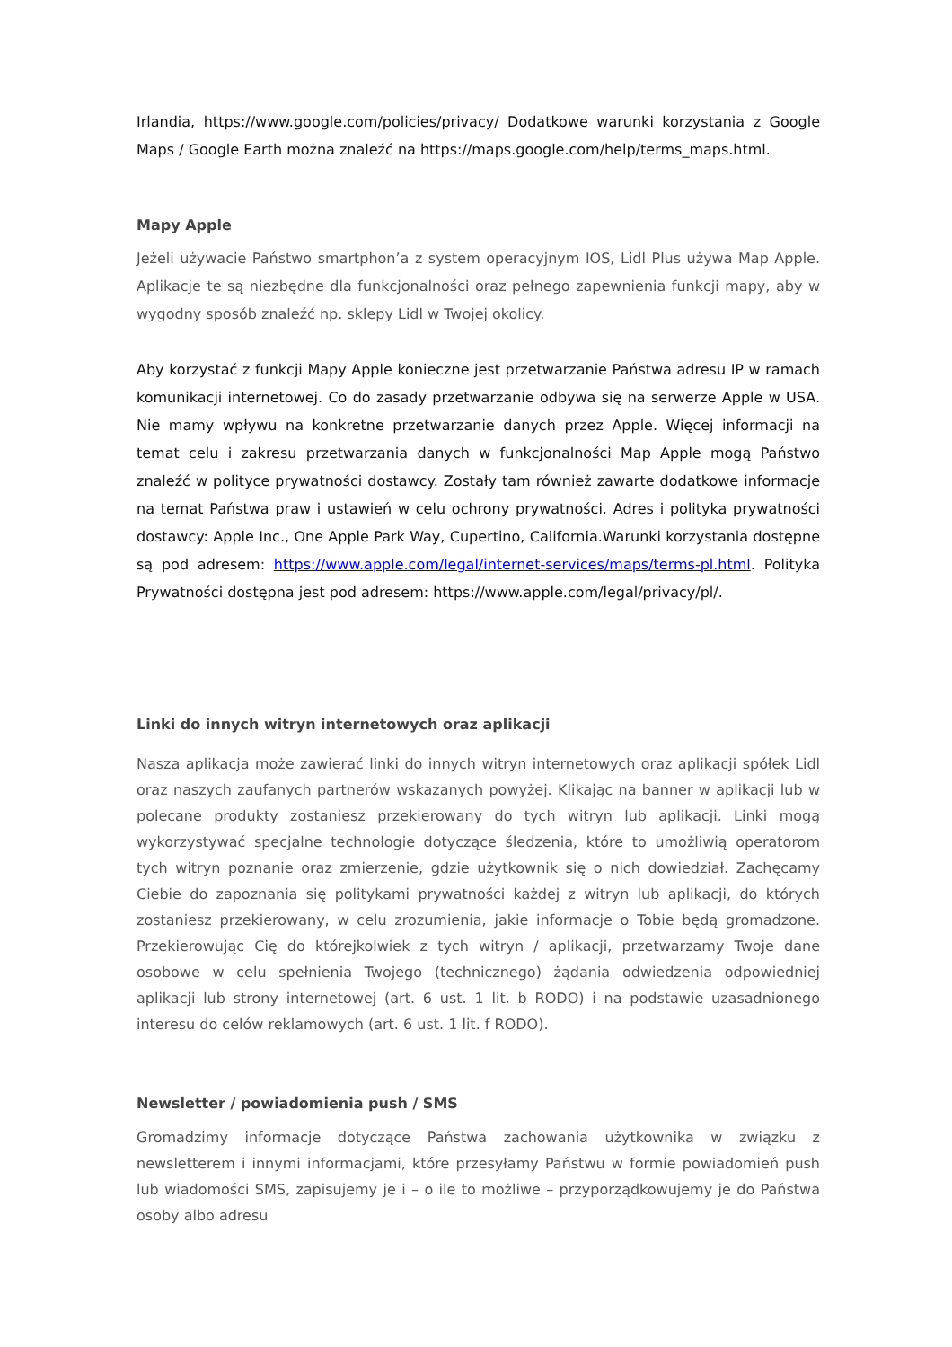Irlandia, https://www.google.com/policies/privacy/ Dodatkowe warunki korzystania z Google Maps / Google Earth można znaleźć na https://maps.google.com/help/terms_maps.html.
Mapy Apple
Jeżeli używacie Państwo smartphon’a z system operacyjnym IOS, Lidl Plus używa Map Apple. Aplikacje te są niezbędne dla funkcjonalności oraz pełnego zapewnienia funkcji mapy, aby w wygodny sposób znaleźć np. sklepy Lidl w Twojej okolicy.
Aby korzystać z funkcji Mapy Apple konieczne jest przetwarzanie Państwa adresu IP w ramach komunikacji internetowej. Co do zasady przetwarzanie odbywa się na serwerze Apple w USA. Nie mamy wpływu na konkretne przetwarzanie danych przez Apple. Więcej informacji na temat celu i zakresu przetwarzania danych w funkcjonalności Map Apple mogą Państwo znaleźć w polityce prywatności dostawcy. Zostały tam również zawarte dodatkowe informacje na temat Państwa praw i ustawień w celu ochrony prywatności. Adres i polityka prywatności dostawcy: Apple Inc., One Apple Park Way, Cupertino, California.Warunki korzystania dostępne są pod adresem: https://www.apple.com/legal/internet-services/maps/terms-pl.html. Polityka Prywatności dostępna jest pod adresem: https://www.apple.com/legal/privacy/pl/.
Linki do innych witryn internetowych oraz aplikacji
Nasza aplikacja może zawierać linki do innych witryn internetowych oraz aplikacji spółek Lidl oraz naszych zaufanych partnerów wskazanych powyżej. Klikając na banner w aplikacji lub w polecane produkty zostaniesz przekierowany do tych witryn lub aplikacji. Linki mogą wykorzystywać specjalne technologie dotyczące śledzenia, które to umożliwią operatorom tych witryn poznanie oraz zmierzenie, gdzie użytkownik się o nich dowiedział. Zachęcamy Ciebie do zapoznania się politykami prywatności każdej z witryn lub aplikacji, do których zostaniesz przekierowany, w celu zrozumienia, jakie informacje o Tobie będą gromadzone. Przekierowując Cię do którejkolwiek z tych witryn / aplikacji, przetwarzamy Twoje dane osobowe w celu spełnienia Twojego (technicznego) żądania odwiedzenia odpowiedniej aplikacji lub strony internetowej (art. 6 ust. 1 lit. b RODO) i na podstawie uzasadnionego interesu do celów reklamowych (art. 6 ust. 1 lit. f RODO).
Newsletter / powiadomienia push / SMS
Gromadzimy informacje dotyczące Państwa zachowania użytkownika w związku z newsletterem i innymi informacjami, które przesyłamy Państwu w formie powiadomień push lub wiadomości SMS, zapisujemy je i – o ile to możliwe – przyporządkowujemy je do Państwa osoby albo adresu